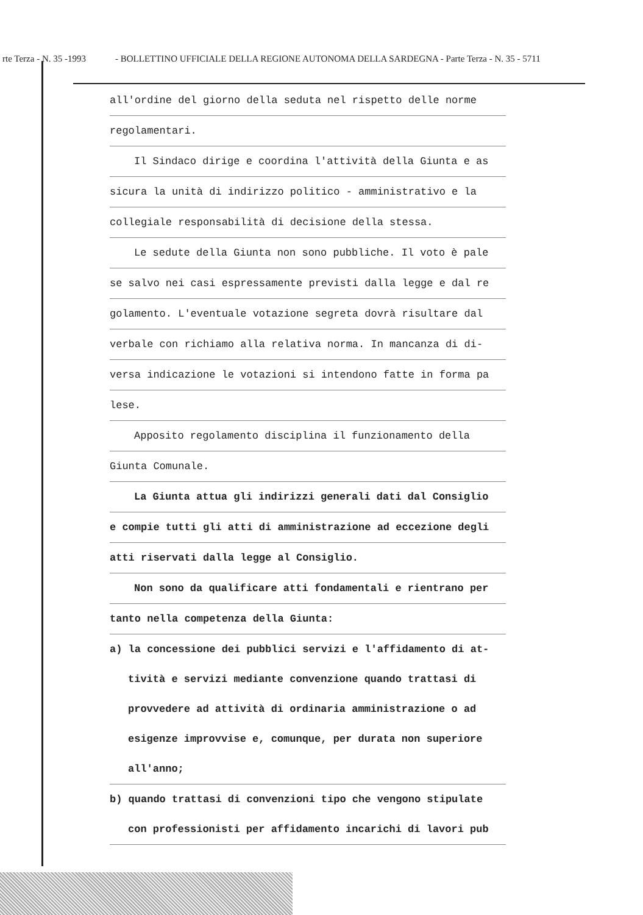rte Terza - N. 35 -1993 - BOLLETTINO UFFICIALE DELLA REGIONE AUTONOMA DELLA SARDEGNA - Parte Terza - N. 35 - 5711
all'ordine del giorno della seduta nel rispetto delle norme
regolamentari.
Il Sindaco dirige e coordina l'attività della Giunta e as
sicura la unità di indirizzo politico - amministrativo e la
collegiale responsabilità di decisione della stessa.
Le sedute della Giunta non sono pubbliche. Il voto è pale
se salvo nei casi espressamente previsti dalla legge e dal re
golamento. L'eventuale votazione segreta dovrà risultare dal
verbale con richiamo alla relativa norma. In mancanza di di-
versa indicazione le votazioni si intendono fatte in forma pa
lese.
Apposito regolamento disciplina il funzionamento della
Giunta Comunale.
La Giunta attua gli indirizzi generali dati dal Consiglio
e compie tutti gli atti di amministrazione ad eccezione degli
atti riservati dalla legge al Consiglio.
Non sono da qualificare atti fondamentali e rientrano per
tanto nella competenza della Giunta:
a) la concessione dei pubblici servizi e l'affidamento di at-
tività e servizi mediante convenzione quando trattasi di
provvedere ad attività di ordinaria amministrazione o ad
esigenze improvvise e, comunque, per durata non superiore
all'anno;
b) quando trattasi di convenzioni tipo che vengono stipulate
con professionisti per affidamento incarichi di lavori pub